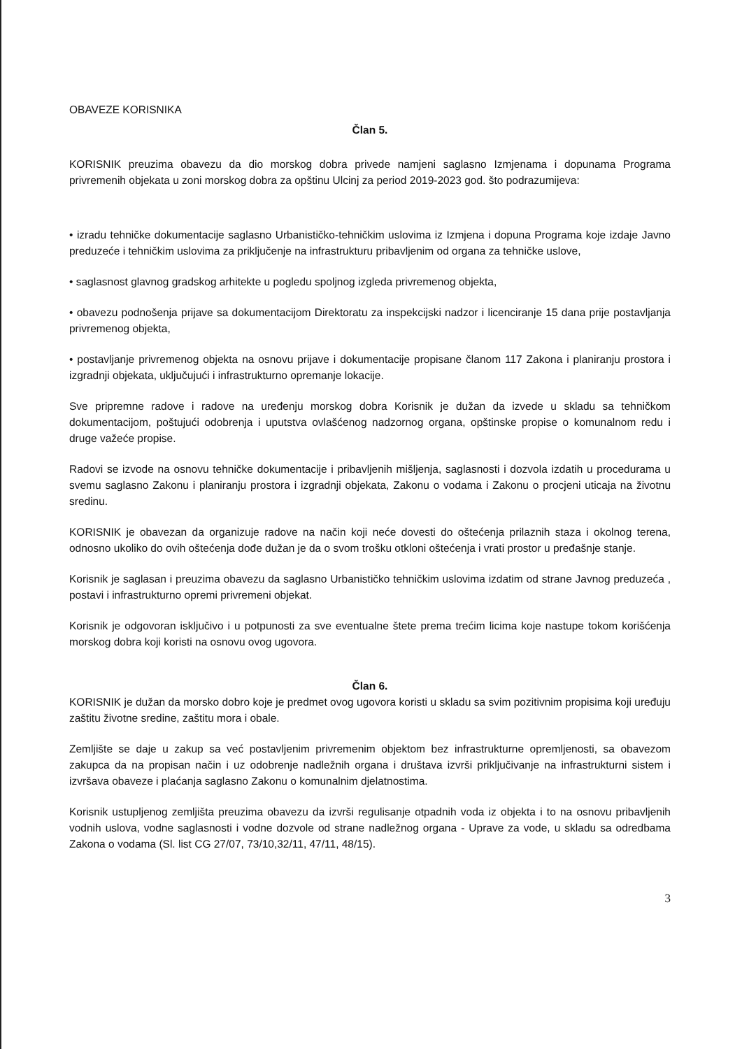OBAVEZE KORISNIKA
Član 5.
KORISNIK preuzima obavezu da dio morskog dobra privede namjeni saglasno Izmjenama i dopunama Programa privremenih objekata u zoni morskog dobra za opštinu Ulcinj za period 2019-2023 god. što podrazumijeva:
• izradu tehničke dokumentacije saglasno Urbanističko-tehničkim uslovima iz Izmjena i dopuna Programa koje izdaje Javno preduzeće i tehničkim uslovima za priključenje na infrastrukturu pribavljenim od organa za tehničke uslove,
• saglasnost glavnog gradskog arhitekte u pogledu spoljnog izgleda privremenog objekta,
• obavezu podnošenja prijave sa dokumentacijom Direktoratu za inspekcijski nadzor i licenciranje 15 dana prije postavljanja privremenog objekta,
• postavljanje privremenog objekta na osnovu prijave i dokumentacije propisane članom 117 Zakona i planiranju prostora i izgradnji objekata, uključujući i infrastrukturno opremanje lokacije.
Sve pripremne radove i radove na uređenju morskog dobra Korisnik je dužan da izvede u skladu sa tehničkom dokumentacijom, poštujući odobrenja i uputstva ovlašćenog nadzornog organa, opštinske propise o komunalnom redu i druge važeće propise.
Radovi se izvode na osnovu tehničke dokumentacije i pribavljenih mišljenja, saglasnosti i dozvola izdatih u procedurama u svemu saglasno Zakonu i planiranju prostora i izgradnji objekata, Zakonu o vodama i Zakonu o procjeni uticaja na životnu sredinu.
KORISNIK je obavezan da organizuje radove na način koji neće dovesti do oštećenja prilaznih staza i okolnog terena, odnosno ukoliko do ovih oštećenja dođe dužan je da o svom trošku otkloni oštećenja i vrati prostor u pređašnje stanje.
Korisnik je saglasan i preuzima obavezu da saglasno Urbanističko tehničkim uslovima izdatim od strane Javnog preduzeća , postavi i infrastrukturno opremi privremeni objekat.
Korisnik je odgovoran isključivo i u potpunosti za sve eventualne štete prema trećim licima koje nastupe tokom korišćenja morskog dobra koji koristi na osnovu ovog ugovora.
Član 6.
KORISNIK je dužan da morsko dobro koje je predmet ovog ugovora koristi u skladu sa svim pozitivnim propisima koji uređuju zaštitu životne sredine, zaštitu mora i obale.
Zemljište se daje u zakup sa već postavljenim privremenim objektom bez infrastrukturne opremljenosti, sa obavezom zakupca da na propisan način i uz odobrenje nadležnih organa i društava izvrši priključivanje na infrastrukturni sistem i izvršava obaveze i plaćanja saglasno Zakonu o komunalnim djelatnostima.
Korisnik ustupljenog zemljišta preuzima obavezu da izvrši regulisanje otpadnih voda iz objekta i to na osnovu pribavljenih vodnih uslova, vodne saglasnosti i vodne dozvole od strane nadležnog organa - Uprave za vode, u skladu sa odredbama Zakona o vodama (Sl. list CG 27/07, 73/10,32/11, 47/11, 48/15).
3